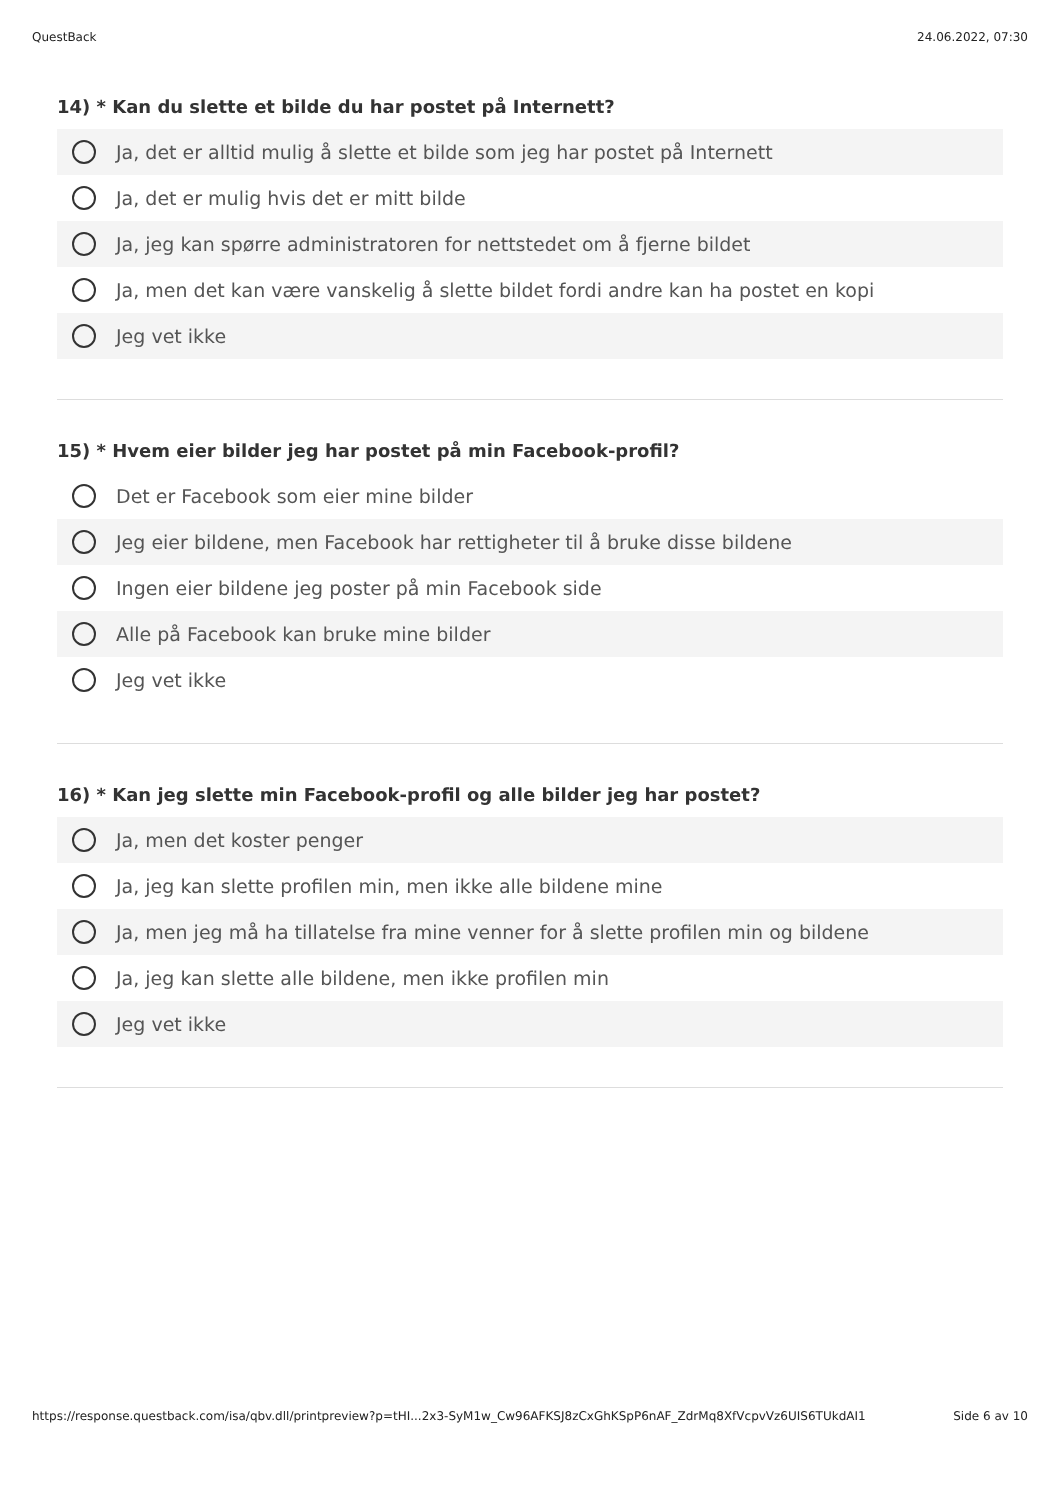QuestBack 24.06.2022, 07:30
14) * Kan du slette et bilde du har postet på Internett?
Ja, det er alltid mulig å slette et bilde som jeg har postet på Internett
Ja, det er mulig hvis det er mitt bilde
Ja, jeg kan spørre administratoren for nettstedet om å fjerne bildet
Ja, men det kan være vanskelig å slette bildet fordi andre kan ha postet en kopi
Jeg vet ikke
15) * Hvem eier bilder jeg har postet på min Facebook-profil?
Det er Facebook som eier mine bilder
Jeg eier bildene, men Facebook har rettigheter til å bruke disse bildene
Ingen eier bildene jeg poster på min Facebook side
Alle på Facebook kan bruke mine bilder
Jeg vet ikke
16) * Kan jeg slette min Facebook-profil og alle bilder jeg har postet?
Ja, men det koster penger
Ja, jeg kan slette profilen min, men ikke alle bildene mine
Ja, men jeg må ha tillatelse fra mine venner for å slette profilen min og bildene
Ja, jeg kan slette alle bildene, men ikke profilen min
Jeg vet ikke
https://response.questback.com/isa/qbv.dll/printpreview?p=tHI...2x3-SyM1w_Cw96AFKSJ8zCxGhKSpP6nAF_ZdrMq8XfVcpvVz6UIS6TUkdAI1 Side 6 av 10